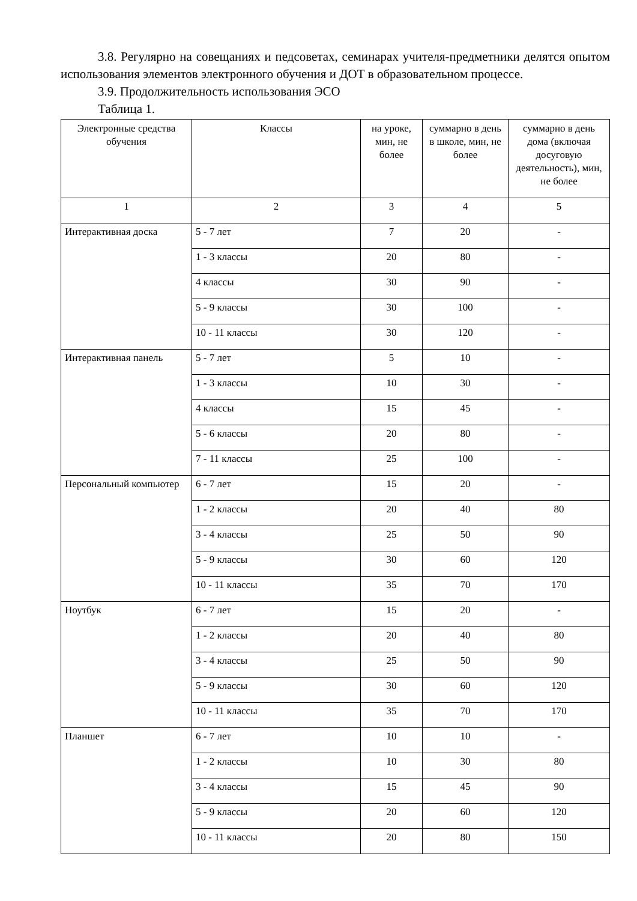3.8. Регулярно на совещаниях и педсоветах, семинарах учителя-предметники делятся опытом использования элементов электронного обучения и ДОТ в образовательном процессе.
3.9. Продолжительность использования ЭСО
Таблица 1.
| Электронные средства обучения | Классы | на уроке, мин, не более | суммарно в день в школе, мин, не более | суммарно в день дома (включая досуговую деятельность), мин, не более |
| --- | --- | --- | --- | --- |
| 1 | 2 | 3 | 4 | 5 |
| Интерактивная доска | 5 - 7 лет | 7 | 20 | - |
| | 1 - 3 классы | 20 | 80 | - |
| | 4 классы | 30 | 90 | - |
| | 5 - 9 классы | 30 | 100 | - |
| | 10 - 11 классы | 30 | 120 | - |
| Интерактивная панель | 5 - 7 лет | 5 | 10 | - |
| | 1 - 3 классы | 10 | 30 | - |
| | 4 классы | 15 | 45 | - |
| | 5 - 6 классы | 20 | 80 | - |
| | 7 - 11 классы | 25 | 100 | - |
| Персональный компьютер | 6 - 7 лет | 15 | 20 | - |
| | 1 - 2 классы | 20 | 40 | 80 |
| | 3 - 4 классы | 25 | 50 | 90 |
| | 5 - 9 классы | 30 | 60 | 120 |
| | 10 - 11 классы | 35 | 70 | 170 |
| Ноутбук | 6 - 7 лет | 15 | 20 | - |
| | 1 - 2 классы | 20 | 40 | 80 |
| | 3 - 4 классы | 25 | 50 | 90 |
| | 5 - 9 классы | 30 | 60 | 120 |
| | 10 - 11 классы | 35 | 70 | 170 |
| Планшет | 6 - 7 лет | 10 | 10 | - |
| | 1 - 2 классы | 10 | 30 | 80 |
| | 3 - 4 классы | 15 | 45 | 90 |
| | 5 - 9 классы | 20 | 60 | 120 |
| | 10 - 11 классы | 20 | 80 | 150 |